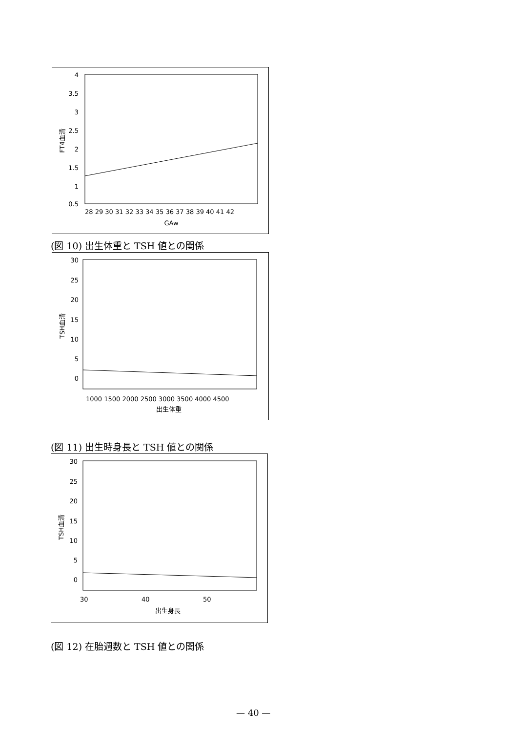4
3.5
3
2.5
2
1.5
1
0.5
28 29 30 31 32 33 34 35 36 37 38 39 40 41 42
GAw
FT4血清
(図 10) 出生体重と TSH 値との関係
30
25
20
15
10
5
0
1000 1500 2000 2500 3000 3500 4000 4500
出生体重
TSH血清
(図 11) 出生時身長と TSH 値との関係
30
25
20
15
10
5
0
30
40
50
出生身長
TSH血清
(図 12) 在胎週数と TSH 値との関係
— 40 —